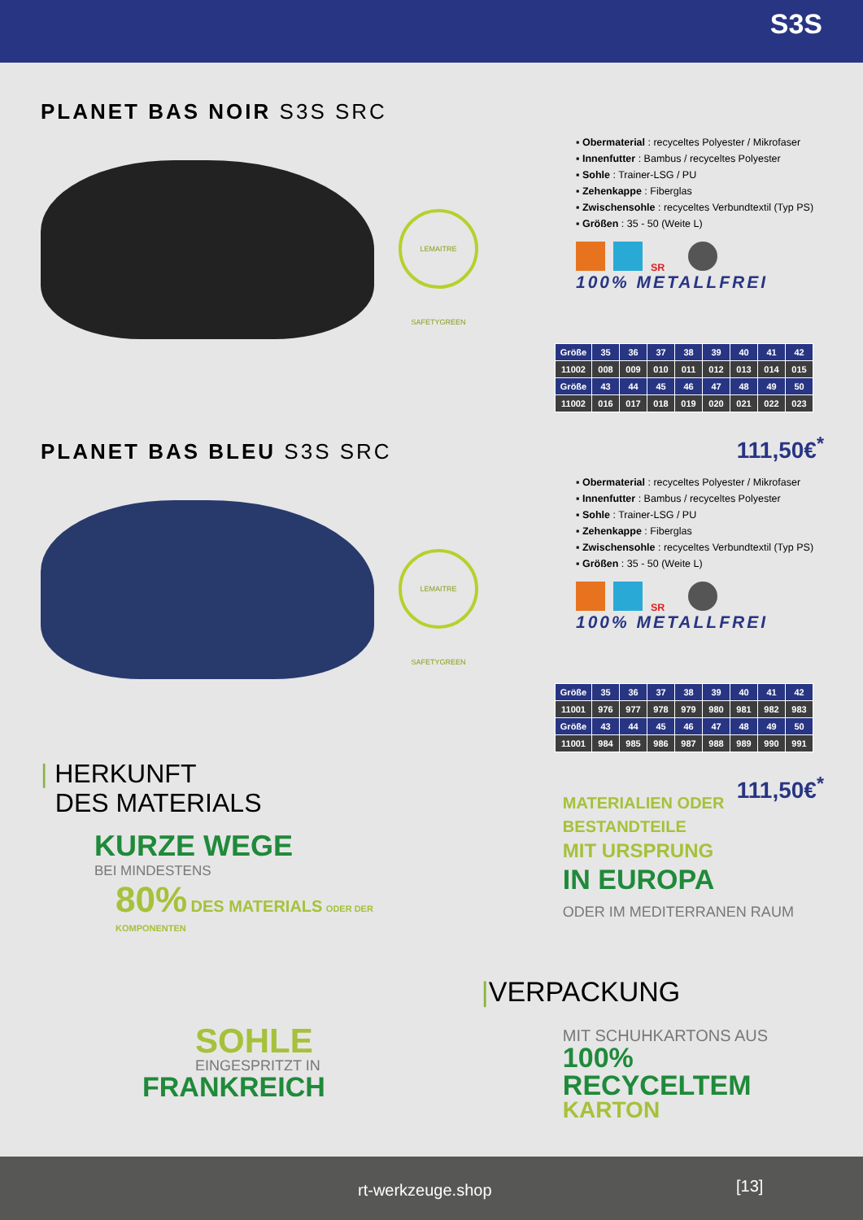S3S
PLANET BAS NOIR S3S SRC
LEMAITRE SAFETYGREEN
▪ Obermaterial : recyceltes Polyester / Mikrofaser
▪ Innenfutter : Bambus / recyceltes Polyester
▪ Sohle : Trainer-LSG / PU
▪ Zehenkappe : Fiberglas
▪ Zwischensohle : recyceltes Verbundtextil (Typ PS)
▪ Größen : 35 - 50 (Weite L)
SR
100% METALLFREI
| Größe | 35 | 36 | 37 | 38 | 39 | 40 | 41 | 42 |
| --- | --- | --- | --- | --- | --- | --- | --- | --- |
| 11002 | 008 | 009 | 010 | 011 | 012 | 013 | 014 | 015 |
| Größe | 43 | 44 | 45 | 46 | 47 | 48 | 49 | 50 |
| 11002 | 016 | 017 | 018 | 019 | 020 | 021 | 022 | 023 |
111,50€<sup>*</sup>
PLANET BAS BLEU S3S SRC
LEMAITRE SAFETYGREEN
▪ Obermaterial : recyceltes Polyester / Mikrofaser
▪ Innenfutter : Bambus / recyceltes Polyester
▪ Sohle : Trainer-LSG / PU
▪ Zehenkappe : Fiberglas
▪ Zwischensohle : recyceltes Verbundtextil (Typ PS)
▪ Größen : 35 - 50 (Weite L)
SR
100% METALLFREI
| Größe | 35 | 36 | 37 | 38 | 39 | 40 | 41 | 42 |
| --- | --- | --- | --- | --- | --- | --- | --- | --- |
| 11001 | 976 | 977 | 978 | 979 | 980 | 981 | 982 | 983 |
| Größe | 43 | 44 | 45 | 46 | 47 | 48 | 49 | 50 |
| 11001 | 984 | 985 | 986 | 987 | 988 | 989 | 990 | 991 |
111,50€<sup>*</sup>
| HERKUNFT
DES MATERIALS
KURZE WEGE
BEI MINDESTENS
80% DES MATERIALS ODER DER KOMPONENTEN
SOHLE
EINGESPRITZT IN
FRANKREICH
MATERIALIEN ODER
BESTANDTEILE
MIT URSPRUNG
IN EUROPA
ODER IM MEDITERRANEN RAUM
|VERPACKUNG
MIT SCHUHKARTONS AUS
100% RECYCELTEM
KARTON
rt-werkzeuge.shop [13]